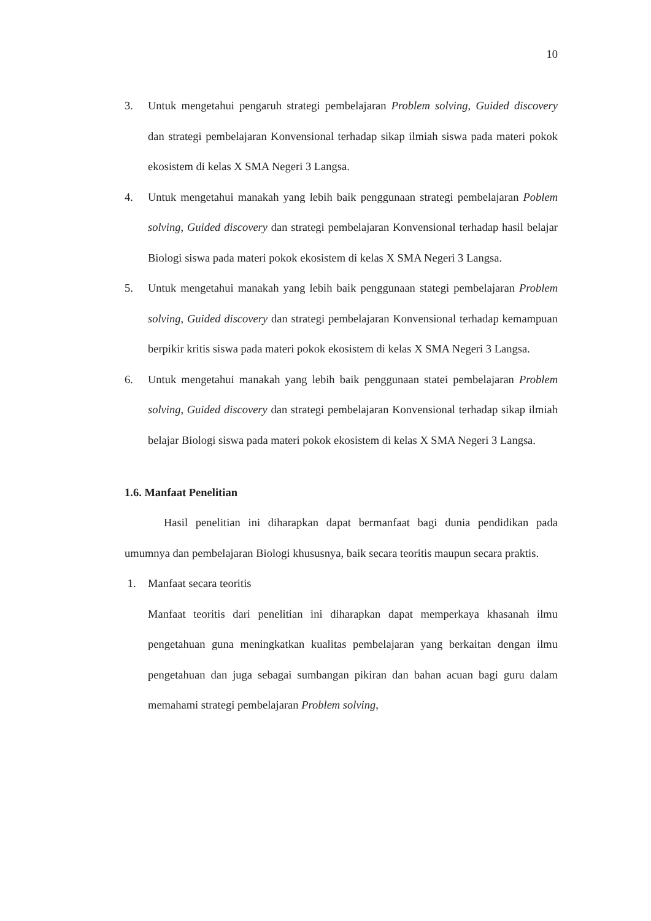10
3. Untuk mengetahui pengaruh strategi pembelajaran Problem solving, Guided discovery dan strategi pembelajaran Konvensional terhadap sikap ilmiah siswa pada materi pokok ekosistem di kelas X SMA Negeri 3 Langsa.
4. Untuk mengetahui manakah yang lebih baik penggunaan strategi pembelajaran Poblem solving, Guided discovery dan strategi pembelajaran Konvensional terhadap hasil belajar Biologi siswa pada materi pokok ekosistem di kelas X SMA Negeri 3 Langsa.
5. Untuk mengetahui manakah yang lebih baik penggunaan stategi pembelajaran Problem solving, Guided discovery dan strategi pembelajaran Konvensional terhadap kemampuan berpikir kritis siswa pada materi pokok ekosistem di kelas X SMA Negeri 3 Langsa.
6. Untuk mengetahui manakah yang lebih baik penggunaan statei pembelajaran Problem solving, Guided discovery dan strategi pembelajaran Konvensional terhadap sikap ilmiah belajar Biologi siswa pada materi pokok ekosistem di kelas X SMA Negeri 3 Langsa.
1.6. Manfaat Penelitian
Hasil penelitian ini diharapkan dapat bermanfaat bagi dunia pendidikan pada umumnya dan pembelajaran Biologi khususnya, baik secara teoritis maupun secara praktis.
1. Manfaat secara teoritis
Manfaat teoritis dari penelitian ini diharapkan dapat memperkaya khasanah ilmu pengetahuan guna meningkatkan kualitas pembelajaran yang berkaitan dengan ilmu pengetahuan dan juga sebagai sumbangan pikiran dan bahan acuan bagi guru dalam memahami strategi pembelajaran Problem solving,